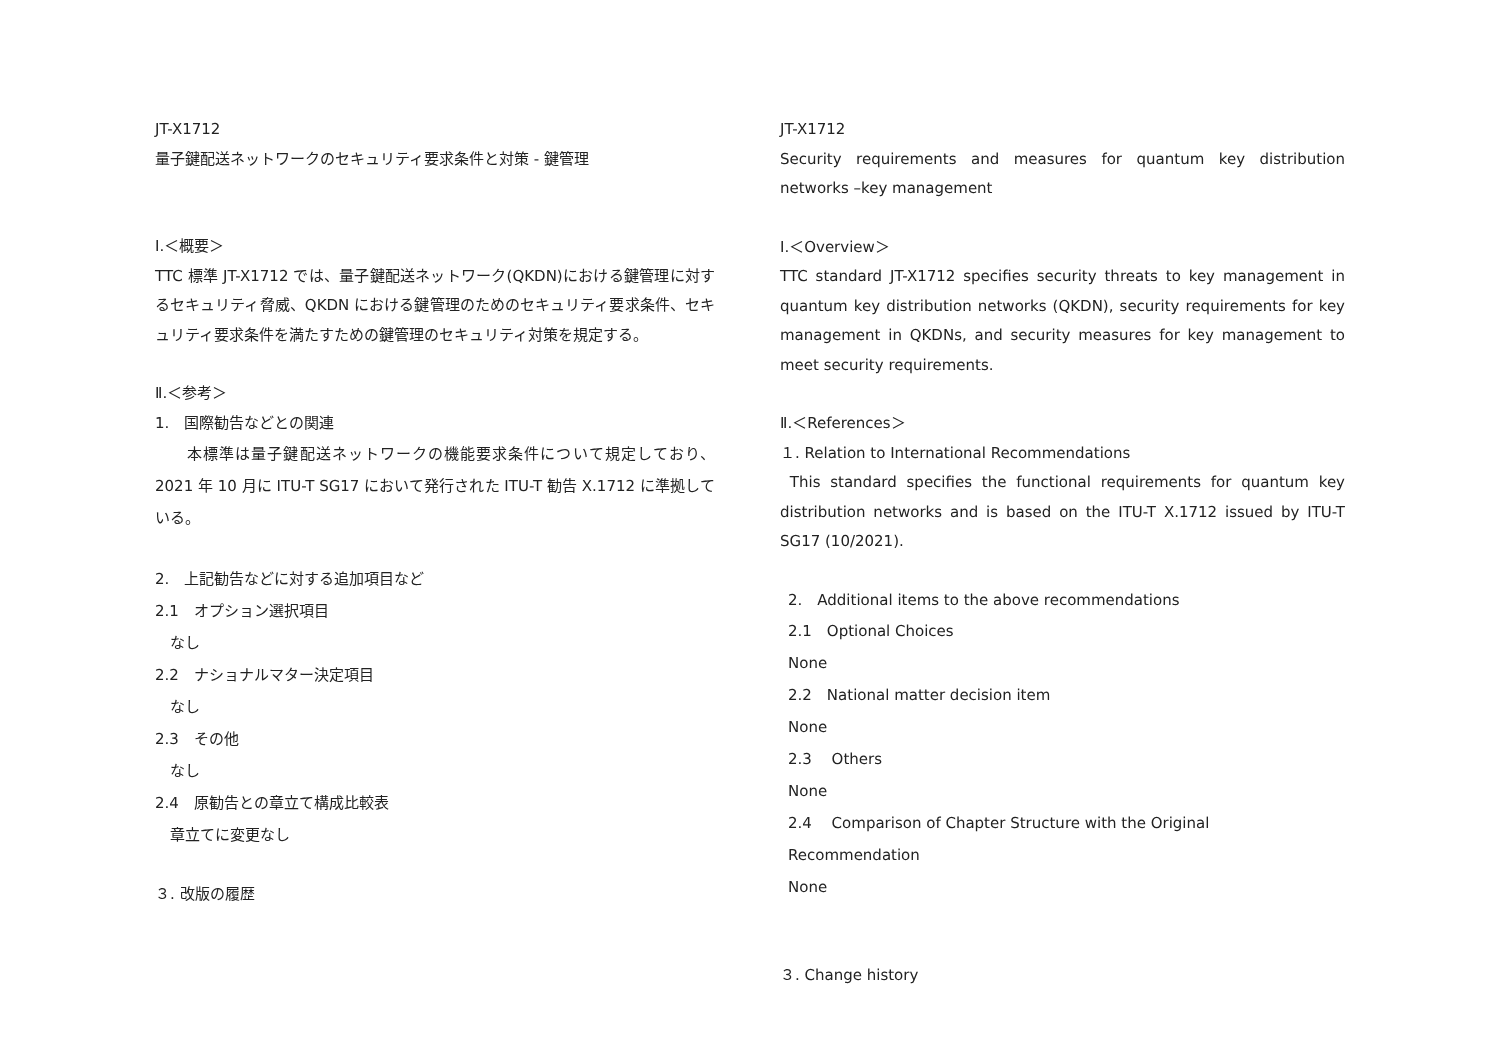JT-X1712
量子鍵配送ネットワークのセキュリティ要求条件と対策 - 鍵管理
Ⅰ.＜概要＞
TTC 標準 JT-X1712 では、量子鍵配送ネットワーク(QKDN)における鍵管理に対するセキュリティ脅威、QKDN における鍵管理のためのセキュリティ要求条件、セキュリティ要求条件を満たすための鍵管理のセキュリティ対策を規定する。
Ⅱ.＜参考＞
1.　国際勧告などとの関連
　　本標準は量子鍵配送ネットワークの機能要求条件について規定しており、2021 年 10 月に ITU-T SG17 において発行された ITU-T 勧告 X.1712 に準拠している。
2.　上記勧告などに対する追加項目など
2.1　オプション選択項目
　なし
2.2　ナショナルマター決定項目
　なし
2.3　その他
　なし
2.4　原勧告との章立て構成比較表
　章立てに変更なし
３. 改版の履歴
JT-X1712
Security requirements and measures for quantum key distribution networks –key management
Ⅰ.＜Overview＞
TTC standard JT-X1712 specifies security threats to key management in quantum key distribution networks (QKDN), security requirements for key management in QKDNs, and security measures for key management to meet security requirements.
Ⅱ.＜References＞
１. Relation to International Recommendations
This standard specifies the functional requirements for quantum key distribution networks and is based on the ITU-T X.1712 issued by ITU-T SG17 (10/2021).
2.　Additional items to the above recommendations
2.1　Optional Choices
None
2.2　National matter decision item
None
2.3　 Others
None
2.4　 Comparison of Chapter Structure with the Original Recommendation
None
３. Change history